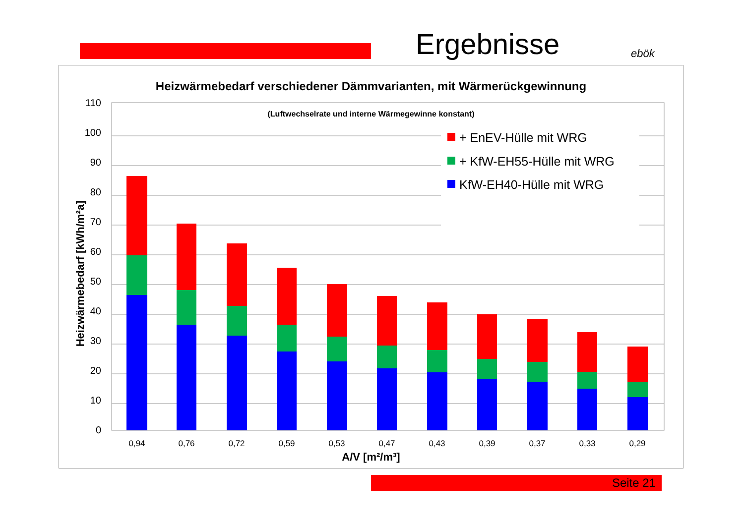Ergebnisse ebök
Heizwärmebedarf verschiedener Dämmvarianten, mit Wärmerückgewinnung
(Luftwechselrate und interne Wärmegewinne konstant)
0
10
20
30
40
50
60
70
80
90
100
110
Heizwärmebedarf [kWh/m²a]
0,94
0,76
0,72
0,59
0,53
0,47
0,43
0,39
0,37
0,33
0,29
A/V [m²/m³]
+ EnEV-Hülle mit WRG
+ KfW-EH55-Hülle mit WRG
KfW-EH40-Hülle mit WRG
Seite 21